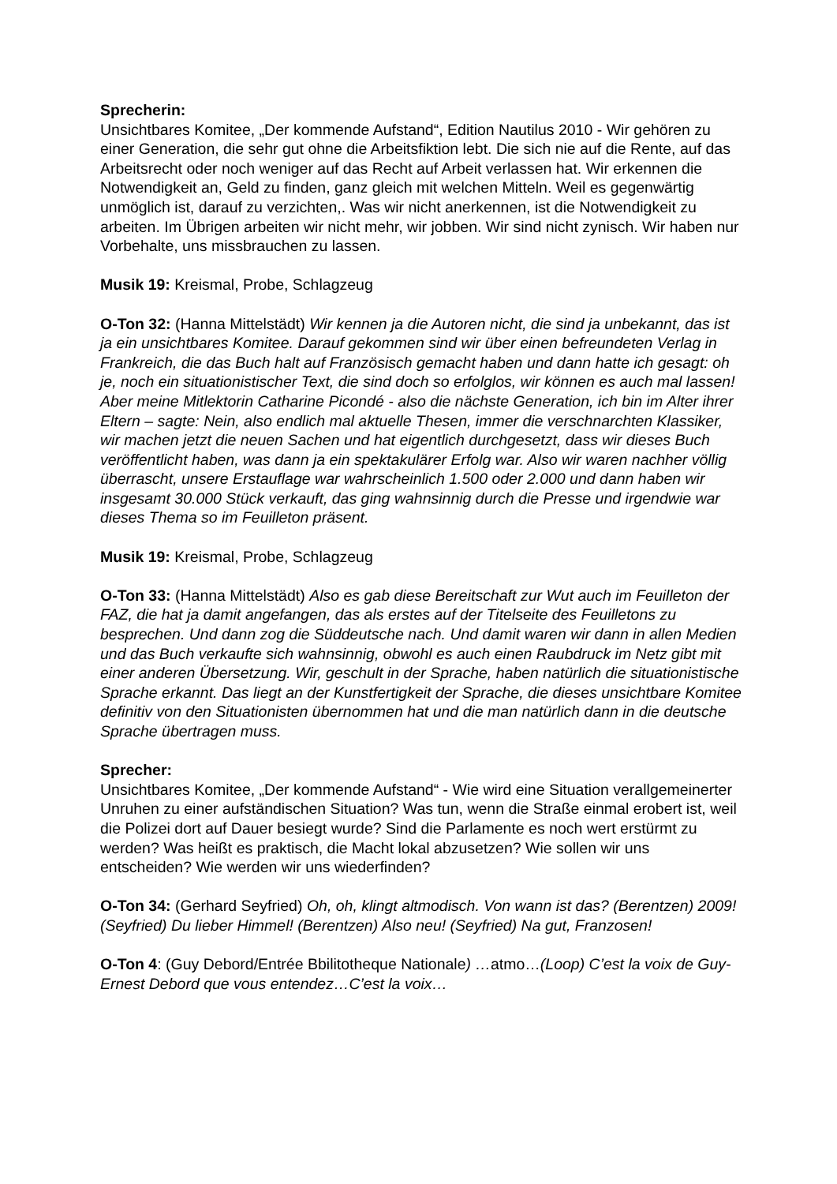Sprecherin:
Unsichtbares Komitee, „Der kommende Aufstand“, Edition Nautilus 2010 - Wir gehören zu einer Generation, die sehr gut ohne die Arbeitsfiktion lebt. Die sich nie auf die Rente, auf das Arbeitsrecht oder noch weniger auf das Recht auf Arbeit verlassen hat. Wir erkennen die Notwendigkeit an, Geld zu finden, ganz gleich mit welchen Mitteln. Weil es gegenwärtig unmöglich ist, darauf zu verzichten,. Was wir nicht anerkennen, ist die Notwendigkeit zu arbeiten. Im Übrigen arbeiten wir nicht mehr, wir jobben. Wir sind nicht zynisch. Wir haben nur Vorbehalte, uns missbrauchen zu lassen.
Musik 19: Kreismal, Probe, Schlagzeug
O-Ton 32: (Hanna Mittelstädt) Wir kennen ja die Autoren nicht, die sind ja unbekannt, das ist ja ein unsichtbares Komitee. Darauf gekommen sind wir über einen befreundeten Verlag in Frankreich, die das Buch halt auf Französisch gemacht haben und dann hatte ich gesagt: oh je, noch ein situationistischer Text, die sind doch so erfolglos, wir können es auch mal lassen! Aber meine Mitlektorin Catharine Picondé - also die nächste Generation, ich bin im Alter ihrer Eltern – sagte: Nein, also endlich mal aktuelle Thesen, immer die verschnarchten Klassiker, wir machen jetzt die neuen Sachen und hat eigentlich durchgesetzt, dass wir dieses Buch veröffentlicht haben, was dann ja ein spektakulärer Erfolg war. Also wir waren nachher völlig überrascht, unsere Erstauflage war wahrscheinlich 1.500 oder 2.000 und dann haben wir insgesamt 30.000 Stück verkauft, das ging wahnsinnig durch die Presse und irgendwie war dieses Thema so im Feuilleton präsent.
Musik 19: Kreismal, Probe, Schlagzeug
O-Ton 33: (Hanna Mittelstädt) Also es gab diese Bereitschaft zur Wut auch im Feuilleton der FAZ, die hat ja damit angefangen, das als erstes auf der Titelseite des Feuilletons zu besprechen. Und dann zog die Süddeutsche nach. Und damit waren wir dann in allen Medien und das Buch verkaufte sich wahnsinnig, obwohl es auch einen Raubdruck im Netz gibt mit einer anderen Übersetzung. Wir, geschult in der Sprache, haben natürlich die situationistische Sprache erkannt. Das liegt an der Kunstfertigkeit der Sprache, die dieses unsichtbare Komitee definitiv von den Situationisten übernommen hat und die man natürlich dann in die deutsche Sprache übertragen muss.
Sprecher:
Unsichtbares Komitee, „Der kommende Aufstand“ - Wie wird eine Situation verallgemeinerter Unruhen zu einer aufständischen Situation? Was tun, wenn die Straße einmal erobert ist, weil die Polizei dort auf Dauer besiegt wurde? Sind die Parlamente es noch wert erstürmt zu werden? Was heißt es praktisch, die Macht lokal abzusetzen? Wie sollen wir uns entscheiden? Wie werden wir uns wiederfinden?
O-Ton 34: (Gerhard Seyfried) Oh, oh, klingt altmodisch. Von wann ist das? (Berentzen) 2009! (Seyfried) Du lieber Himmel! (Berentzen) Also neu! (Seyfried) Na gut, Franzosen!
O-Ton 4: (Guy Debord/Entrée Bbilitotheque Nationale) …atmo…(Loop) C’est la voix de Guy-Ernest Debord que vous entendez…C’est la voix…